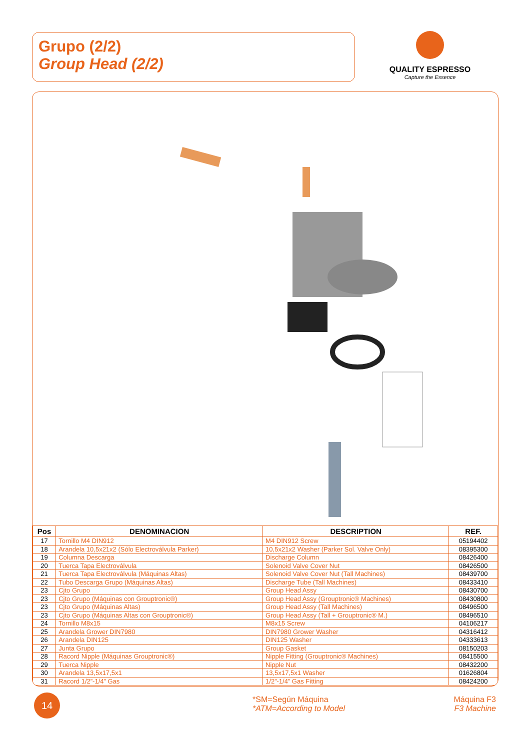Grupo (2/2)
Group Head (2/2)
QUALITY ESPRESSO
Capture the Essence
| Pos | DENOMINACION | DESCRIPTION | REF. |
| --- | --- | --- | --- |
| 17 | Tornillo M4 DIN912 | M4 DIN912 Screw | 05194402 |
| 18 | Arandela 10,5x21x2 (Sólo Electroválvula Parker) | 10,5x21x2 Washer (Parker Sol. Valve Only) | 08395300 |
| 19 | Columna Descarga | Discharge Column | 08426400 |
| 20 | Tuerca Tapa Electroválvula | Solenoid Valve Cover Nut | 08426500 |
| 21 | Tuerca Tapa Electroválvula (Máquinas Altas) | Solenoid Valve Cover Nut (Tall Machines) | 08439700 |
| 22 | Tubo Descarga Grupo (Máquinas Altas) | Discharge Tube (Tall Machines) | 08433410 |
| 23 | Cjto Grupo | Group Head Assy | 08430700 |
| 23 | Cjto Grupo (Máquinas con Grouptronic®) | Group Head Assy (Grouptronic® Machines) | 08430800 |
| 23 | Cjto Grupo (Máquinas Altas) | Group Head Assy (Tall Machines) | 08496500 |
| 23 | Cjto Grupo (Máquinas Altas con Grouptronic®) | Group Head Assy (Tall + Grouptronic® M.) | 08496510 |
| 24 | Tornillo M8x15 | M8x15 Screw | 04106217 |
| 25 | Arandela Grower DIN7980 | DIN7980 Grower Washer | 04316412 |
| 26 | Arandela DIN125 | DIN125 Washer | 04333613 |
| 27 | Junta Grupo | Group Gasket | 08150203 |
| 28 | Racord Nipple (Máquinas Grouptronic®) | Nipple Fitting (Grouptronic® Machines) | 08415500 |
| 29 | Tuerca Nipple | Nipple Nut | 08432200 |
| 30 | Arandela 13,5x17,5x1 | 13,5x17,5x1 Washer | 01626804 |
| 31 | Racord 1/2”-1/4” Gas | 1/2”-1/4” Gas Fitting | 08424200 |
14
*SM=Según Máquina
*ATM=According to Model
Máquina F3
F3 Machine